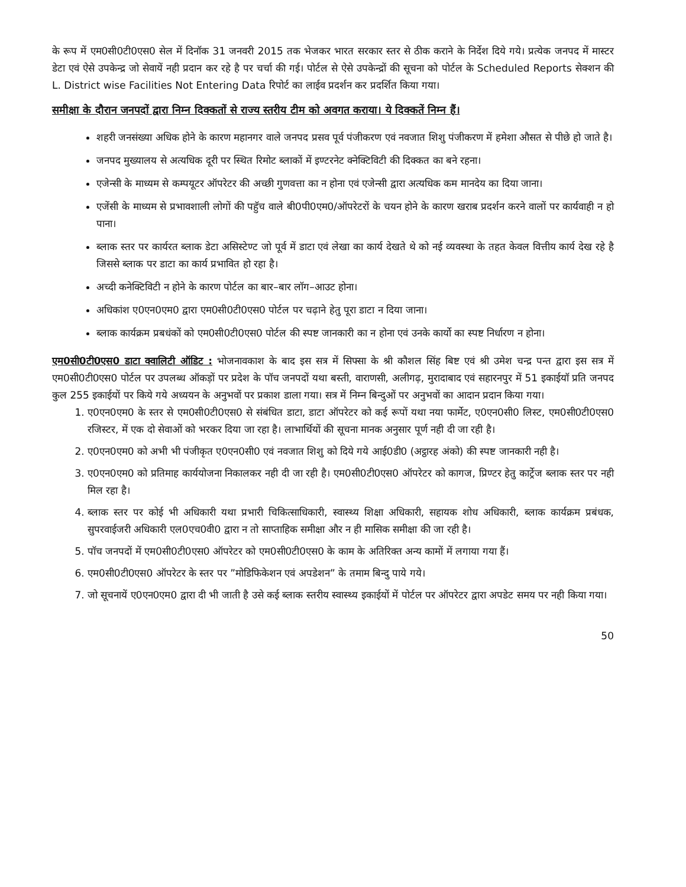के रूप में एम0सी0टी0एस0 सेल में दिनॉक 31 जनवरी 2015 तक भेजकर भारत सरकार स्तर से ठीक कराने के निर्देश दिये गये। प्रत्येक जनपद में मास्टर डेटा एवं ऐसे उपकेन्द्र जो सेवायें नही प्रदान कर रहे है पर चर्चा की गई। पोर्टल से ऐसे उपकेन्द्रों की सूचना को पोर्टल के Scheduled Reports सेक्शन की L. District wise Facilities Not Entering Data रिपोर्ट का लाईव प्रदर्शन कर प्रदर्शित किया गया।
समीक्षा के दौरान जनपदों द्वारा निम्न दिक्कतों से राज्य स्तरीय टीम को अवगत कराया। ये दिक्कतें निम्न हैं।
शहरी जनसंख्या अधिक होने के कारण महानगर वाले जनपद प्रसव पूर्व पंजीकरण एवं नवजात शिशु पंजीकरण में हमेशा औसत से पीछे हो जाते है।
जनपद मुख्यालय से अत्यधिक दूरी पर स्थित रिमोट ब्लाकों में इण्टरनेट क्नेक्टिविटी की दिक्कत का बने रहना।
एजेन्सी के माध्यम से कम्पयूटर ऑपरेटर की अच्छी गुणवत्ता का न होना एवं एजेन्सी द्वारा अत्यधिक कम मानदेय का दिया जाना।
एजेंसी के माध्यम से प्रभावशाली लोगों की पहुॅच वाले बी0पी0एम0/ऑपरेटरों के चयन होने के कारण खराब प्रदर्शन करने वालों पर कार्यवाही न हो पाना।
ब्लाक स्तर पर कार्यरत ब्लाक डेटा असिस्टेण्ट जो पूर्व में डाटा एवं लेखा का कार्य देखते थे को नई व्यवस्था के तहत केवल वित्तीय कार्य देख रहे है जिससे ब्लाक पर डाटा का कार्य प्रभावित हो रहा है।
अच्दी कनेक्टिविटी न होने के कारण पोर्टल का बार–बार लॉग–आउट होना।
अधिकांश ए0एन0एम0 द्वारा एम0सी0टी0एस0 पोर्टल पर चढ़ाने हेतु पूरा डाटा न दिया जाना।
ब्लाक कार्यक्रम प्रबधंकों को एम0सी0टी0एस0 पोर्टल की स्पष्ट जानकारी का न होना एवं उनके कार्यो का स्पष्ट निर्धारण न होना।
एम0सी0टी0एस0 डाटा क्वालिटी ऑडिट : भोजनावकाश के बाद इस सत्र में सिफ्सा के श्री कौशल सिंह बिष्ट एवं श्री उमेश चन्द्र पन्त द्वारा इस सत्र में एम0सी0टी0एस0 पोर्टल पर उपलब्ध ऑकड़ों पर प्रदेश के पॉच जनपदों यथा बस्ती, वाराणसी, अलीगढ़, मुरादाबाद एवं सहारनपुर में 51 इकाईयॉ प्रति जनपद कुल 255 इकाईयों पर किये गये अध्ययन के अनुभवों पर प्रकाश डाला गया। सत्र में निम्न बिन्दुओं पर अनुभवों का आदान प्रदान किया गया।
1. ए0एन0एम0 के स्तर से एम0सी0टी0एस0 से संबंधित डाटा, डाटा ऑपरेटर को कई रूपों यथा नया फार्मेट, ए0एन0सी0 लिस्ट, एम0सी0टी0एस0 रजिस्टर, में एक दो सेवाओं को भरकर दिया जा रहा है। लाभार्थियों की सूचना मानक अनुसार पूर्ण नही दी जा रही है।
2. ए0एन0एम0 को अभी भी पंजीकृत ए0एन0सी0 एवं नवजात शिशु को दिये गये आई0डी0 (अट्ठारह अंको) की स्पष्ट जानकारी नही है।
3. ए0एन0एम0 को प्रतिमाह कार्ययोजना निकालकर नही दी जा रही है। एम0सी0टी0एस0 ऑपरेटर को कागज, प्रिण्टर हेतु कार्ट्रेज ब्लाक स्तर पर नही मिल रहा है।
4. ब्लाक स्तर पर कोई भी अधिकारी यथा प्रभारी चिकित्साधिकारी, स्वास्थ्य शिक्षा अधिकारी, सहायक शोध अधिकारी, ब्लाक कार्यक्रम प्रबंधक, सुपरवाईजरी अधिकारी एल0एच0वी0 द्वारा न तो साप्ताहिक समीक्षा और न ही मासिक समीक्षा की जा रही है।
5. पॉच जनपदों में एम0सी0टी0एस0 ऑपरेटर को एम0सी0टी0एस0 के काम के अतिरिक्त अन्य कामों में लगाया गया हैं।
6. एम0सी0टी0एस0 ऑपरेटर के स्तर पर ”मोडिफिकेशन एवं अपडेशन” के तमाम बिन्दु पाये गये।
7. जो सूचनायें ए0एन0एम0 द्वारा दी भी जाती है उसे कई ब्लाक स्तरीय स्वास्थ्य इकाईयों में पोर्टल पर ऑपरेटर द्वारा अपडेट समय पर नही किया गया।
50